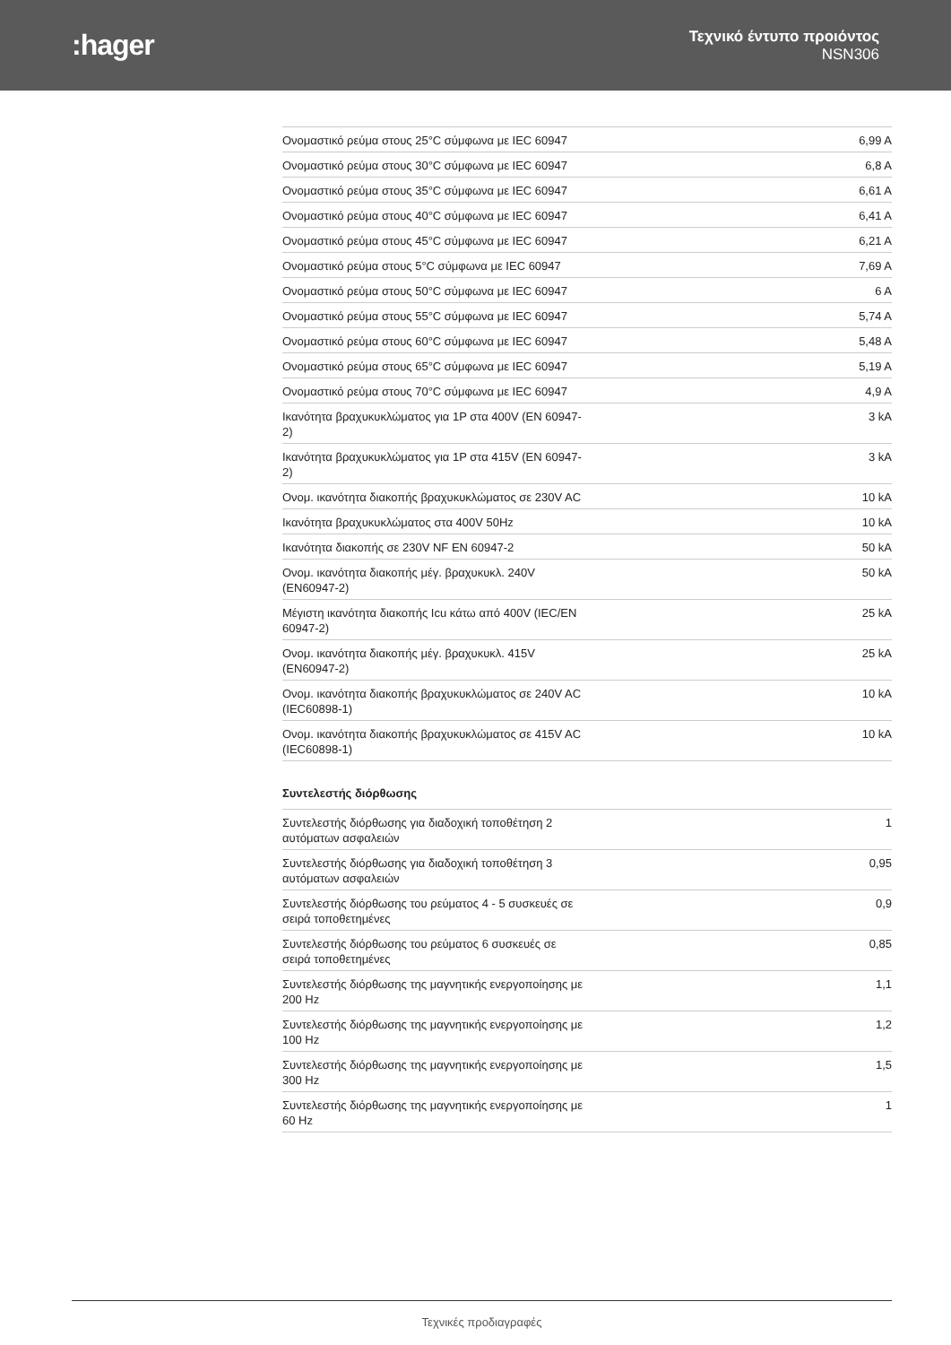:hager
Τεχνικό έντυπο προιόντος
NSN306
| Ονομαστικό ρεύμα στους 25°C σύμφωνα με IEC 60947 | 6,99 A |
| Ονομαστικό ρεύμα στους 30°C σύμφωνα με IEC 60947 | 6,8 A |
| Ονομαστικό ρεύμα στους 35°C σύμφωνα με IEC 60947 | 6,61 A |
| Ονομαστικό ρεύμα στους 40°C σύμφωνα με IEC 60947 | 6,41 A |
| Ονομαστικό ρεύμα στους 45°C σύμφωνα με IEC 60947 | 6,21 A |
| Ονομαστικό ρεύμα στους 5°C σύμφωνα με IEC 60947 | 7,69 A |
| Ονομαστικό ρεύμα στους 50°C σύμφωνα με IEC 60947 | 6 A |
| Ονομαστικό ρεύμα στους 55°C σύμφωνα με IEC 60947 | 5,74 A |
| Ονομαστικό ρεύμα στους 60°C σύμφωνα με IEC 60947 | 5,48 A |
| Ονομαστικό ρεύμα στους 65°C σύμφωνα με IEC 60947 | 5,19 A |
| Ονομαστικό ρεύμα στους 70°C σύμφωνα με IEC 60947 | 4,9 A |
| Ικανότητα βραχυκυκλώματος για 1P στα 400V (EN 60947-2) | 3 kA |
| Ικανότητα βραχυκυκλώματος για 1P στα 415V (EN 60947-2) | 3 kA |
| Ονομ. ικανότητα διακοπής βραχυκυκλώματος σε 230V AC | 10 kA |
| Ικανότητα βραχυκυκλώματος στα 400V 50Hz | 10 kA |
| Ικανότητα διακοπής σε 230V NF EN 60947-2 | 50 kA |
| Ονομ. ικανότητα διακοπής μέγ. βραχυκυκλ. 240V (EN60947-2) | 50 kA |
| Μέγιστη ικανότητα διακοπής Icu κάτω από 400V (IEC/EN 60947-2) | 25 kA |
| Ονομ. ικανότητα διακοπής μέγ. βραχυκυκλ. 415V (EN60947-2) | 25 kA |
| Ονομ. ικανότητα διακοπής βραχυκυκλώματος σε 240V AC (IEC60898-1) | 10 kA |
| Ονομ. ικανότητα διακοπής βραχυκυκλώματος σε 415V AC (IEC60898-1) | 10 kA |
Συντελεστής διόρθωσης
| Συντελεστής διόρθωσης για διαδοχική τοποθέτηση 2 αυτόματων ασφαλειών | 1 |
| Συντελεστής διόρθωσης για διαδοχική τοποθέτηση 3 αυτόματων ασφαλειών | 0,95 |
| Συντελεστής διόρθωσης του ρεύματος 4 - 5 συσκευές σε σειρά τοποθετημένες | 0,9 |
| Συντελεστής διόρθωσης του ρεύματος 6 συσκευές σε σειρά τοποθετημένες | 0,85 |
| Συντελεστής διόρθωσης της μαγνητικής ενεργοποίησης με 200 Hz | 1,1 |
| Συντελεστής διόρθωσης της μαγνητικής ενεργοποίησης με 100 Hz | 1,2 |
| Συντελεστής διόρθωσης της μαγνητικής ενεργοποίησης με 300 Hz | 1,5 |
| Συντελεστής διόρθωσης της μαγνητικής ενεργοποίησης με 60 Hz | 1 |
Τεχνικές προδιαγραφές